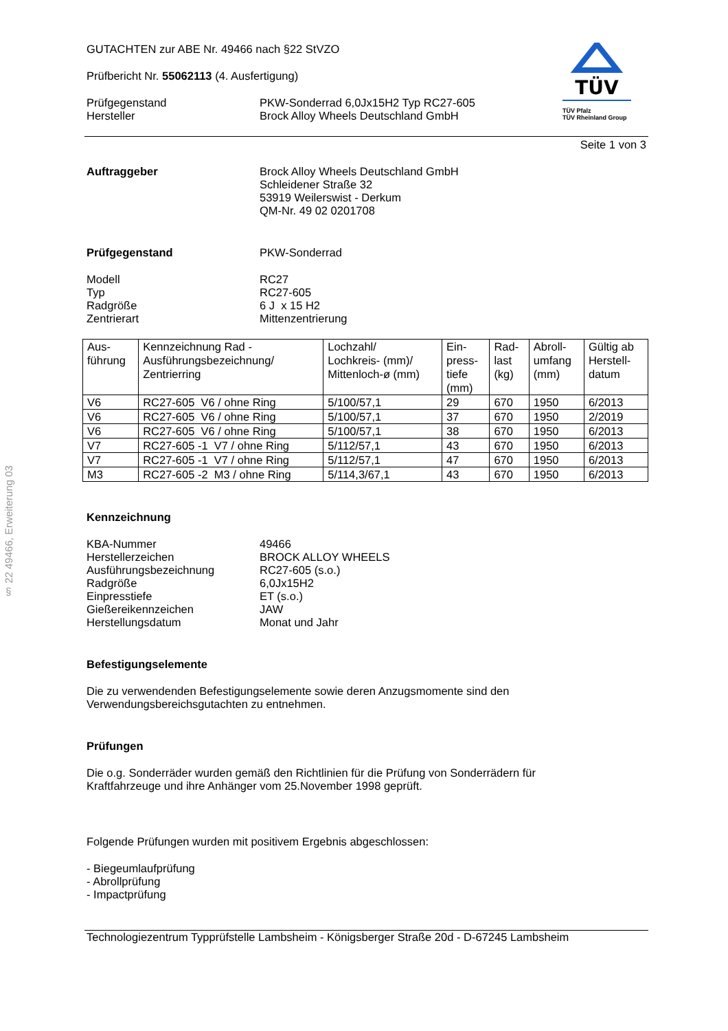§ 22 49466, Erweiterung 03
TÜV
TÜV Pfalz
TÜV Rheinland Group
GUTACHTEN zur ABE Nr. 49466 nach §22 StVZO
Prüfbericht Nr. 55062113 (4. Ausfertigung)
Prüfgegenstand
Hersteller
PKW-Sonderrad 6,0Jx15H2 Typ RC27-605
Brock Alloy Wheels Deutschland GmbH
Seite 1 von 3
Auftraggeber Brock Alloy Wheels Deutschland GmbH
Schleidener Straße 32
53919 Weilerswist - Derkum
QM-Nr. 49 02 0201708
Prüfgegenstand PKW-Sonderrad
Modell
Typ
Radgröße
Zentrierart
RC27
RC27-605
6 J x 15 H2
Mittenzentrierung
| Aus- führung | Kennzeichnung Rad - Ausführungsbezeichnung/ Zentrierring | Lochzahl/ Lochkreis- (mm)/ Mittenloch-ø (mm) | Ein- press- tiefe (mm) | Rad- last (kg) | Abroll- umfang (mm) | Gültig ab Herstell- datum |
| V6 | RC27-605 V6 / ohne Ring | 5/100/57,1 | 29 | 670 | 1950 | 6/2013 |
| V6 | RC27-605 V6 / ohne Ring | 5/100/57,1 | 37 | 670 | 1950 | 2/2019 |
| V6 | RC27-605 V6 / ohne Ring | 5/100/57,1 | 38 | 670 | 1950 | 6/2013 |
| V7 | RC27-605 -1 V7 / ohne Ring | 5/112/57,1 | 43 | 670 | 1950 | 6/2013 |
| V7 | RC27-605 -1 V7 / ohne Ring | 5/112/57,1 | 47 | 670 | 1950 | 6/2013 |
| M3 | RC27-605 -2 M3 / ohne Ring | 5/114,3/67,1 | 43 | 670 | 1950 | 6/2013 |
Kennzeichnung
KBA-Nummer
Herstellerzeichen
Ausführungsbezeichnung
Radgröße
Einpresstiefe
Gießereikennzeichen
Herstellungsdatum
49466
BROCK ALLOY WHEELS
RC27-605 (s.o.)
6,0Jx15H2
ET (s.o.)
JAW
Monat und Jahr
Befestigungselemente
Die zu verwendenden Befestigungselemente sowie deren Anzugsmomente sind den
Verwendungsbereichsgutachten zu entnehmen.
Prüfungen
Die o.g. Sonderräder wurden gemäß den Richtlinien für die Prüfung von Sonderrädern für
Kraftfahrzeuge und ihre Anhänger vom 25.November 1998 geprüft.
Folgende Prüfungen wurden mit positivem Ergebnis abgeschlossen:
- Biegeumlaufprüfung
- Abrollprüfung
- Impactprüfung
Technologiezentrum Typprüfstelle Lambsheim - Königsberger Straße 20d - D-67245 Lambsheim